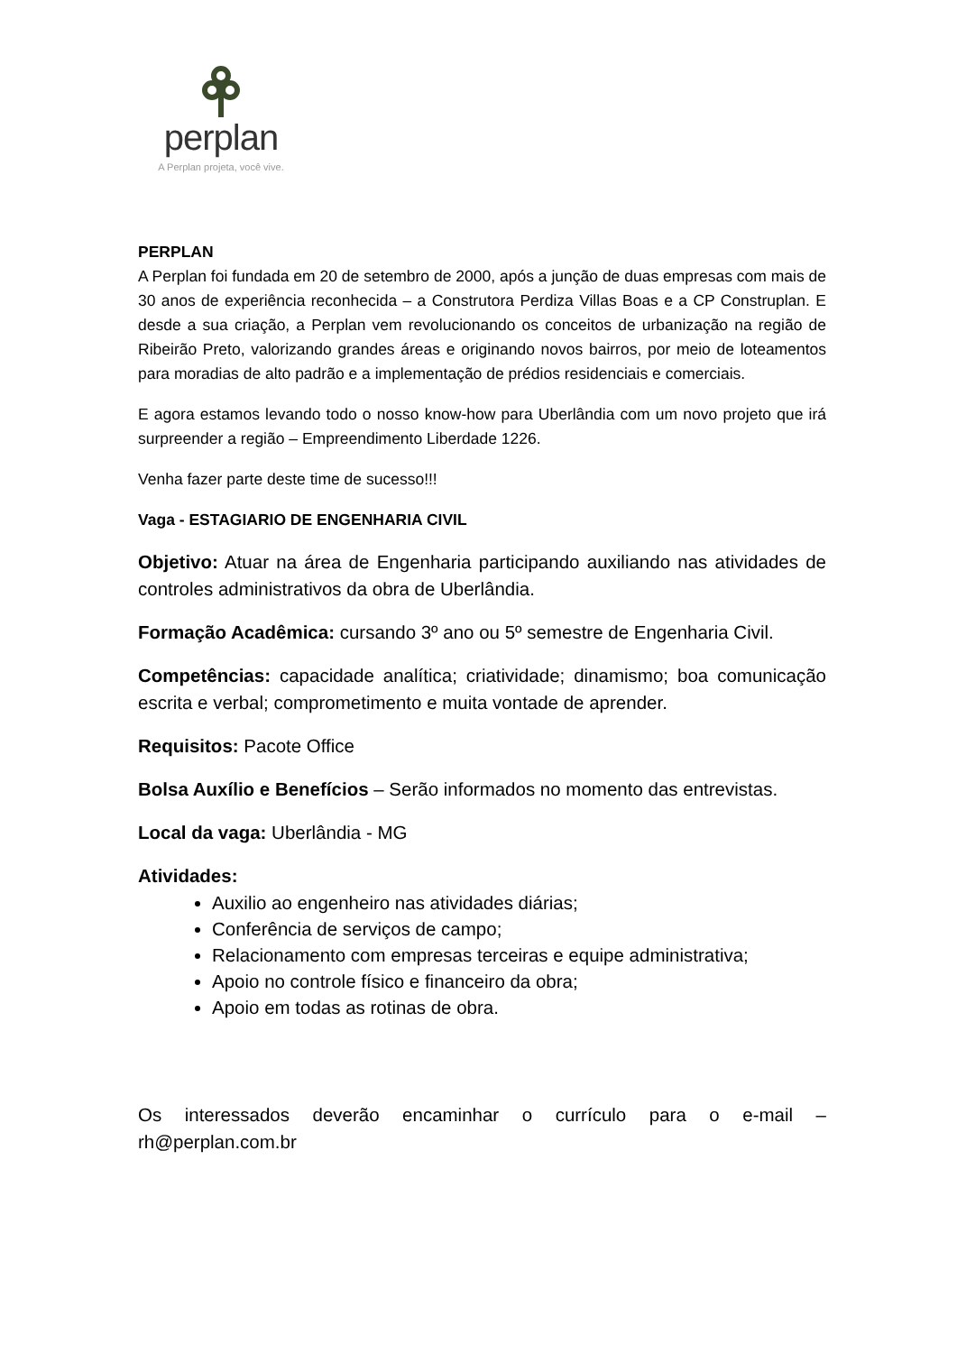perplan
A Perplan projeta, você vive.
PERPLAN
A Perplan foi fundada em 20 de setembro de 2000, após a junção de duas empresas com mais de 30 anos de experiência reconhecida – a Construtora Perdiza Villas Boas e a CP Construplan. E desde a sua criação, a Perplan vem revolucionando os conceitos de urbanização na região de Ribeirão Preto, valorizando grandes áreas e originando novos bairros, por meio de loteamentos para moradias de alto padrão e a implementação de prédios residenciais e comerciais.
E agora estamos levando todo o nosso know-how para Uberlândia com um novo projeto que irá surpreender a região – Empreendimento Liberdade 1226.
Venha fazer parte deste time de sucesso!!!
Vaga - ESTAGIARIO DE ENGENHARIA CIVIL
Objetivo: Atuar na área de Engenharia participando auxiliando nas atividades de controles administrativos da obra de Uberlândia.
Formação Acadêmica: cursando 3º ano ou 5º semestre de Engenharia Civil.
Competências: capacidade analítica; criatividade; dinamismo; boa comunicação escrita e verbal; comprometimento e muita vontade de aprender.
Requisitos: Pacote Office
Bolsa Auxílio e Benefícios – Serão informados no momento das entrevistas.
Local da vaga: Uberlândia - MG
Atividades:
Auxilio ao engenheiro nas atividades diárias;
Conferência de serviços de campo;
Relacionamento com empresas terceiras e equipe administrativa;
Apoio no controle físico e financeiro da obra;
Apoio em todas as rotinas de obra.
Os interessados deverão encaminhar o currículo para o e-mail – rh@perplan.com.br